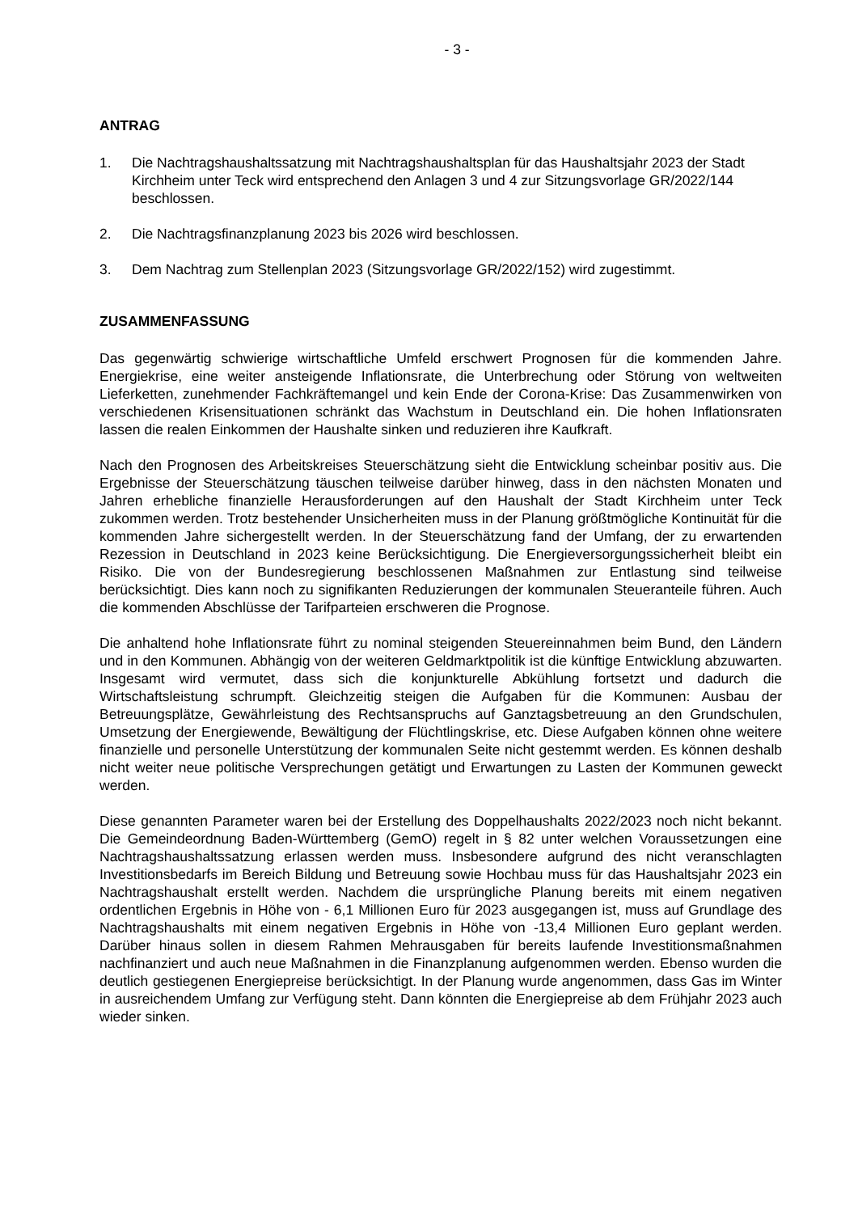- 3 -
ANTRAG
1. Die Nachtragshaushaltssatzung mit Nachtragshaushaltsplan für das Haushaltsjahr 2023 der Stadt Kirchheim unter Teck wird entsprechend den Anlagen 3 und 4 zur Sitzungsvorlage GR/2022/144 beschlossen.
2. Die Nachtragsfinanzplanung 2023 bis 2026 wird beschlossen.
3. Dem Nachtrag zum Stellenplan 2023 (Sitzungsvorlage GR/2022/152) wird zugestimmt.
ZUSAMMENFASSUNG
Das gegenwärtig schwierige wirtschaftliche Umfeld erschwert Prognosen für die kommenden Jahre. Energiekrise, eine weiter ansteigende Inflationsrate, die Unterbrechung oder Störung von weltweiten Lieferketten, zunehmender Fachkräftemangel und kein Ende der Corona-Krise: Das Zusammenwirken von verschiedenen Krisensituationen schränkt das Wachstum in Deutschland ein. Die hohen Inflationsraten lassen die realen Einkommen der Haushalte sinken und reduzieren ihre Kaufkraft.
Nach den Prognosen des Arbeitskreises Steuerschätzung sieht die Entwicklung scheinbar positiv aus. Die Ergebnisse der Steuerschätzung täuschen teilweise darüber hinweg, dass in den nächsten Monaten und Jahren erhebliche finanzielle Herausforderungen auf den Haushalt der Stadt Kirchheim unter Teck zukommen werden. Trotz bestehender Unsicherheiten muss in der Planung größtmögliche Kontinuität für die kommenden Jahre sichergestellt werden. In der Steuerschätzung fand der Umfang, der zu erwartenden Rezession in Deutschland in 2023 keine Berücksichtigung. Die Energieversorgungssicherheit bleibt ein Risiko. Die von der Bundesregierung beschlossenen Maßnahmen zur Entlastung sind teilweise berücksichtigt. Dies kann noch zu signifikanten Reduzierungen der kommunalen Steueranteile führen. Auch die kommenden Abschlüsse der Tarifparteien erschweren die Prognose.
Die anhaltend hohe Inflationsrate führt zu nominal steigenden Steuereinnahmen beim Bund, den Ländern und in den Kommunen. Abhängig von der weiteren Geldmarktpolitik ist die künftige Entwicklung abzuwarten. Insgesamt wird vermutet, dass sich die konjunkturelle Abkühlung fortsetzt und dadurch die Wirtschaftsleistung schrumpft. Gleichzeitig steigen die Aufgaben für die Kommunen: Ausbau der Betreuungsplätze, Gewährleistung des Rechtsanspruchs auf Ganztagsbetreuung an den Grundschulen, Umsetzung der Energiewende, Bewältigung der Flüchtlingskrise, etc. Diese Aufgaben können ohne weitere finanzielle und personelle Unterstützung der kommunalen Seite nicht gestemmt werden. Es können deshalb nicht weiter neue politische Versprechungen getätigt und Erwartungen zu Lasten der Kommunen geweckt werden.
Diese genannten Parameter waren bei der Erstellung des Doppelhaushalts 2022/2023 noch nicht bekannt. Die Gemeindeordnung Baden-Württemberg (GemO) regelt in § 82 unter welchen Voraussetzungen eine Nachtragshaushaltssatzung erlassen werden muss. Insbesondere aufgrund des nicht veranschlagten Investitionsbedarfs im Bereich Bildung und Betreuung sowie Hochbau muss für das Haushaltsjahr 2023 ein Nachtragshaushalt erstellt werden. Nachdem die ursprüngliche Planung bereits mit einem negativen ordentlichen Ergebnis in Höhe von - 6,1 Millionen Euro für 2023 ausgegangen ist, muss auf Grundlage des Nachtragshaushalts mit einem negativen Ergebnis in Höhe von -13,4 Millionen Euro geplant werden. Darüber hinaus sollen in diesem Rahmen Mehrausgaben für bereits laufende Investitionsmaßnahmen nachfinanziert und auch neue Maßnahmen in die Finanzplanung aufgenommen werden. Ebenso wurden die deutlich gestiegenen Energiepreise berücksichtigt. In der Planung wurde angenommen, dass Gas im Winter in ausreichendem Umfang zur Verfügung steht. Dann könnten die Energiepreise ab dem Frühjahr 2023 auch wieder sinken.